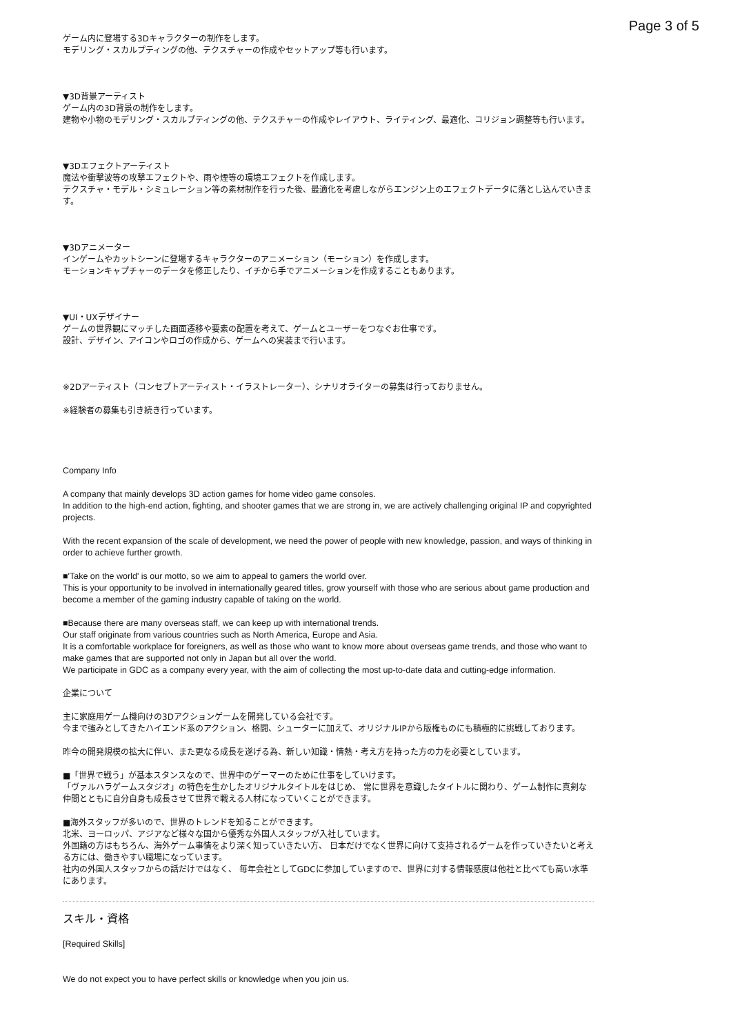Page 3 of 5
ゲーム内に登場する3Dキャラクターの制作をします。
モデリング・スカルプティングの他、テクスチャーの作成やセットアップ等も行います。
▼3D背景アーティスト
ゲーム内の3D背景の制作をします。
建物や小物のモデリング・スカルプティングの他、テクスチャーの作成やレイアウト、ライティング、最適化、コリジョン調整等も行います。
▼3Dエフェクトアーティスト
魔法や衝撃波等の攻撃エフェクトや、雨や煙等の環境エフェクトを作成します。
テクスチャ・モデル・シミュレーション等の素材制作を行った後、最適化を考慮しながらエンジン上のエフェクトデータに落とし込んでいきます。
▼3Dアニメーター
インゲームやカットシーンに登場するキャラクターのアニメーション（モーション）を作成します。
モーションキャプチャーのデータを修正したり、イチから手でアニメーションを作成することもあります。
▼UI・UXデザイナー
ゲームの世界観にマッチした画面遷移や要素の配置を考えて、ゲームとユーザーをつなぐお仕事です。
設計、デザイン、アイコンやロゴの作成から、ゲームへの実装まで行います。
※2Dアーティスト（コンセプトアーティスト・イラストレーター）、シナリオライターの募集は行っておりません。
※経験者の募集も引き続き行っています。
Company Info
A company that mainly develops 3D action games for home video game consoles.
In addition to the high-end action, fighting, and shooter games that we are strong in, we are actively challenging original IP and copyrighted projects.
With the recent expansion of the scale of development, we need the power of people with new knowledge, passion, and ways of thinking in order to achieve further growth.
■'Take on the world' is our motto, so we aim to appeal to gamers the world over.
This is your opportunity to be involved in internationally geared titles, grow yourself with those who are serious about game production and become a member of the gaming industry capable of taking on the world.
■Because there are many overseas staff, we can keep up with international trends.
Our staff originate from various countries such as North America, Europe and Asia.
It is a comfortable workplace for foreigners, as well as those who want to know more about overseas game trends, and those who want to make games that are supported not only in Japan but all over the world.
We participate in GDC as a company every year, with the aim of collecting the most up-to-date data and cutting-edge information.
企業について
主に家庭用ゲーム機向けの3Dアクションゲームを開発している会社です。
今まで強みとしてきたハイエンド系のアクション、格闘、シューターに加えて、オリジナルIPから版権ものにも積極的に挑戦しております。
昨今の開発規模の拡大に伴い、また更なる成長を遂げる為、新しい知識・情熱・考え方を持った方の力を必要としています。
■「世界で戦う」が基本スタンスなので、世界中のゲーマーのために仕事をしていけます。
「ヴァルハラゲームスタジオ」の特色を生かしたオリジナルタイトルをはじめ、 常に世界を意識したタイトルに関わり、ゲーム制作に真剣な仲間とともに自分自身も成長させて世界で戦える人材になっていくことができます。
■海外スタッフが多いので、世界のトレンドを知ることができます。
北米、ヨーロッパ、アジアなど様々な国から優秀な外国人スタッフが入社しています。
外国籍の方はもちろん、海外ゲーム事情をより深く知っていきたい方、 日本だけでなく世界に向けて支持されるゲームを作っていきたいと考える方には、働きやすい職場になっています。
社内の外国人スタッフからの話だけではなく、 毎年会社としてGDCに参加していますので、世界に対する情報感度は他社と比べても高い水準にあります。
スキル・資格
[Required Skills]
We do not expect you to have perfect skills or knowledge when you join us.